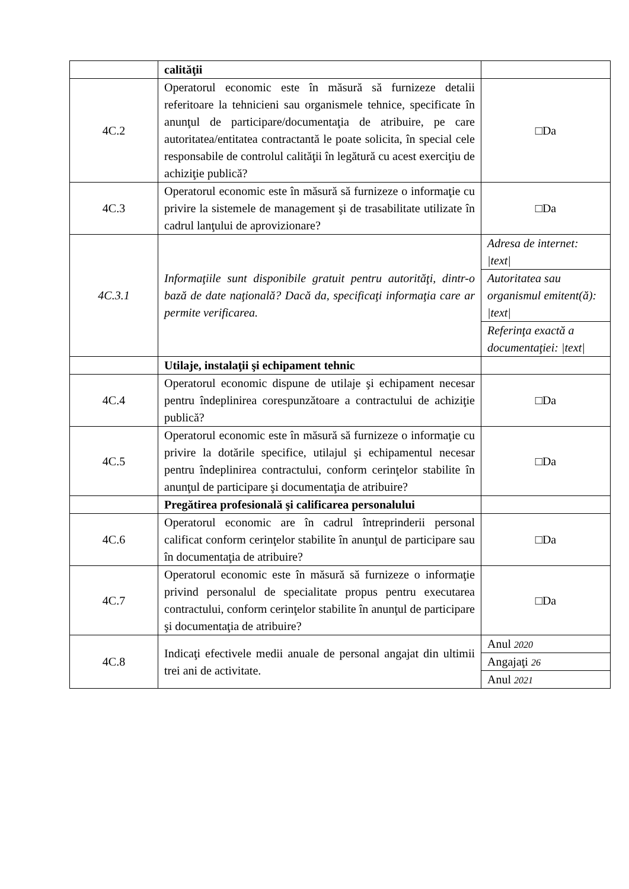| | calităţii | |
| 4C.2 | Operatorul economic este în măsură să furnizeze detalii referitoare la tehnicieni sau organismele tehnice, specificate în anunţul de participare/documentaţia de atribuire, pe care autoritatea/entitatea contractantă le poate solicita, în special cele responsabile de controlul calităţii în legătură cu acest exerciţiu de achiziţie publică? | □Da |
| 4C.3 | Operatorul economic este în măsură să furnizeze o informaţie cu privire la sistemele de management şi de trasabilitate utilizate în cadrul lanţului de aprovizionare? | □Da |
| 4C.3.1 | Informaţiile sunt disponibile gratuit pentru autorităţi, dintr-o bază de date naţională? Dacă da, specificaţi informaţia care ar permite verificarea. | Adresa de internet: /text/ |
| | | Autoritatea sau organismul emitent(ă): /text/ |
| | | Referinţa exactă a documentaţiei: /text/ |
| | Utilaje, instalaţii şi echipament tehnic | |
| 4C.4 | Operatorul economic dispune de utilaje şi echipament necesar pentru îndeplinirea corespunzătoare a contractului de achiziţie publică? | □Da |
| 4C.5 | Operatorul economic este în măsură să furnizeze o informaţie cu privire la dotările specifice, utilajul şi echipamentul necesar pentru îndeplinirea contractului, conform cerinţelor stabilite în anunţul de participare şi documentaţia de atribuire? | □Da |
| | Pregătirea profesională şi calificarea personalului | |
| 4C.6 | Operatorul economic are în cadrul întreprinderii personal calificat conform cerinţelor stabilite în anunţul de participare sau în documentaţia de atribuire? | □Da |
| 4C.7 | Operatorul economic este în măsură să furnizeze o informaţie privind personalul de specialitate propus pentru executarea contractului, conform cerinţelor stabilite în anunţul de participare şi documentaţia de atribuire? | □Da |
| 4C.8 | Indicaţi efectivele medii anuale de personal angajat din ultimii trei ani de activitate. | Anul 2020 |
| | | Angajaţi 26 |
| | | Anul 2021 |